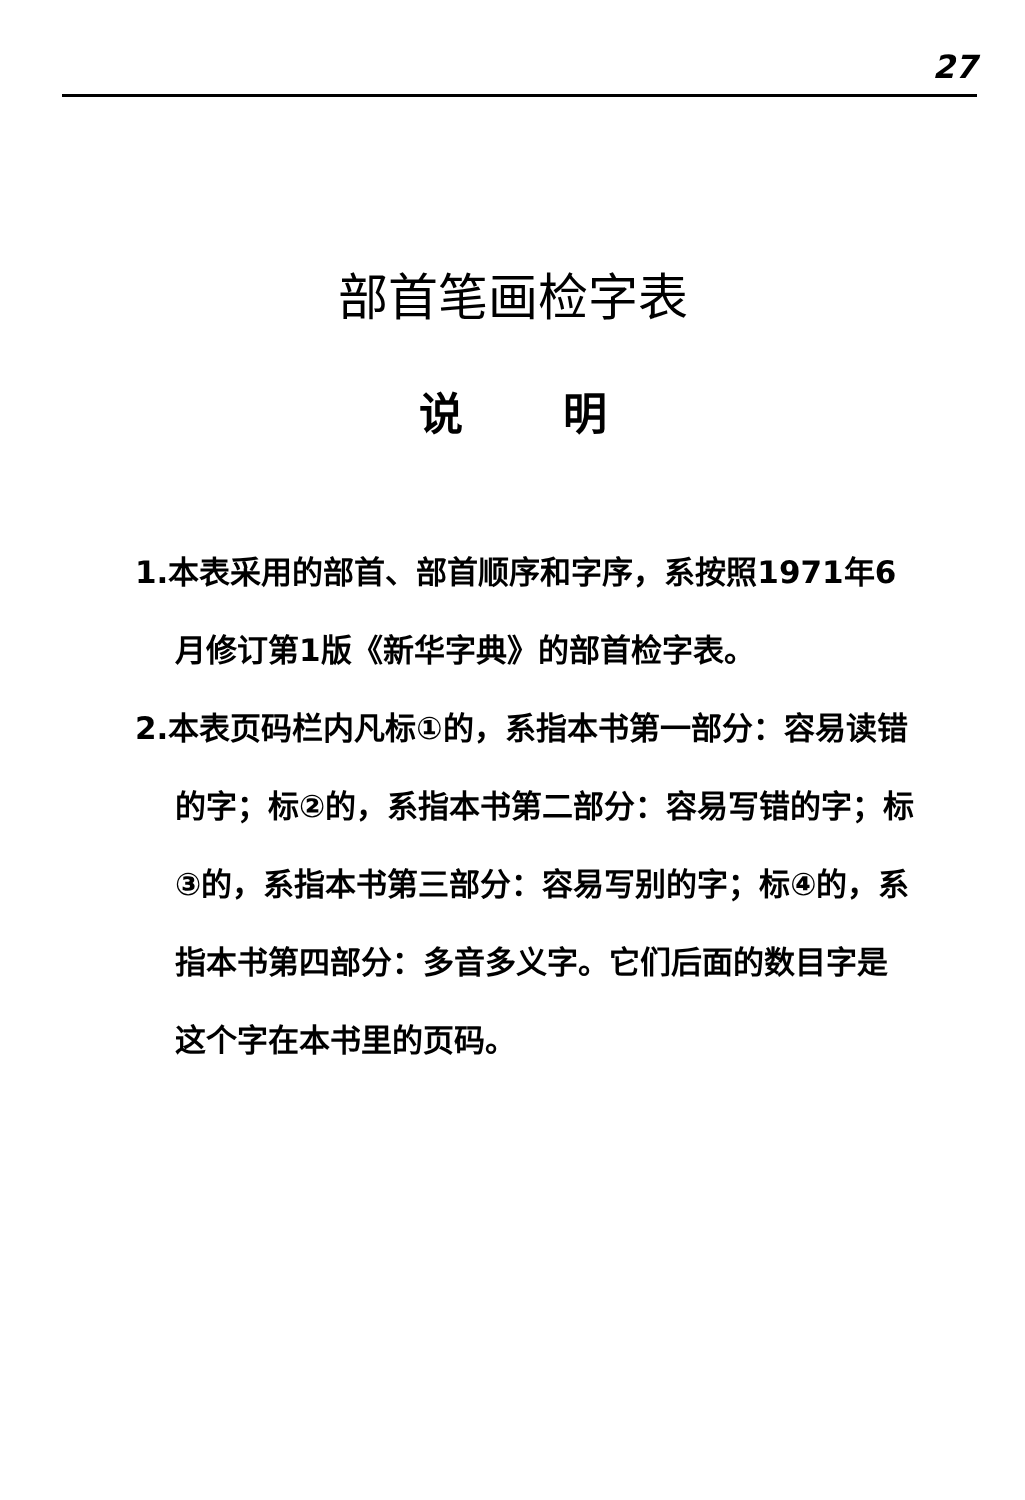27
部首笔画检字表
说明
1.本表采用的部首、部首顺序和字序，系按照1971年6月修订第1版《新华字典》的部首检字表。
2.本表页码栏内凡标①的，系指本书第一部分：容易读错的字；标②的，系指本书第二部分：容易写错的字；标③的，系指本书第三部分：容易写别的字；标④的，系指本书第四部分：多音多义字。它们后面的数目字是这个字在本书里的页码。